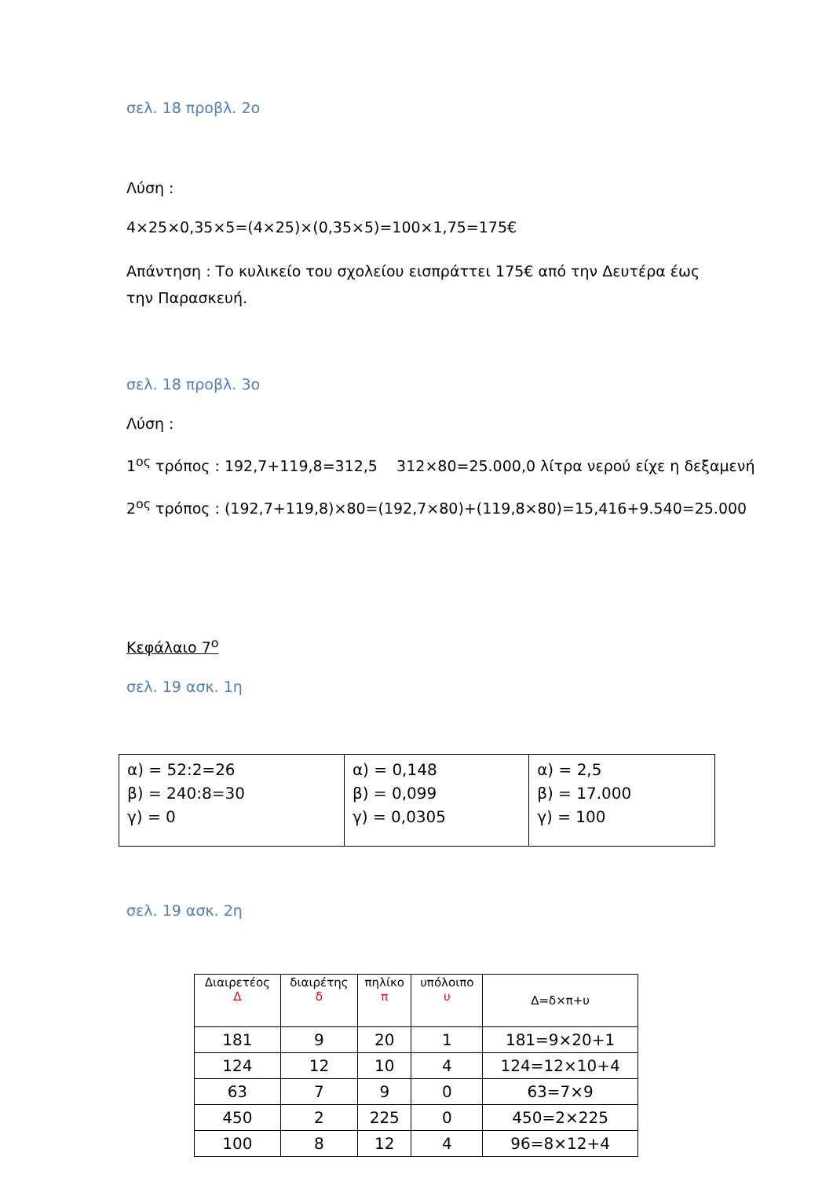σελ. 18 προβλ. 2ο
Λύση :
4×25×0,35×5=(4×25)×(0,35×5)=100×1,75=175€
Απάντηση : Το κυλικείο του σχολείου εισπράττει 175€ από την Δευτέρα έως την Παρασκευή.
σελ. 18 προβλ. 3ο
Λύση :
1<sup>ος</sup> τρόπος : 192,7+119,8=312,5 312×80=25.000,0 λίτρα νερού είχε η δεξαμενή
2<sup>ος</sup> τρόπος : (192,7+119,8)×80=(192,7×80)+(119,8×80)=15,416+9.540=25.000
Κεφάλαιο 7<sup>ο</sup>
σελ. 19 ασκ. 1η
| α) = 52:2=26 β) = 240:8=30 γ) = 0 | α) = 0,148 β) = 0,099 γ) = 0,0305 | α) = 2,5 β) = 17.000 γ) = 100 |
σελ. 19 ασκ. 2η
| Διαιρετέος Δ | διαιρέτης δ | πηλίκο π | υπόλοιπο υ | Δ=δ×π+υ |
| 181 | 9 | 20 | 1 | 181=9×20+1 |
| 124 | 12 | 10 | 4 | 124=12×10+4 |
| 63 | 7 | 9 | 0 | 63=7×9 |
| 450 | 2 | 225 | 0 | 450=2×225 |
| 100 | 8 | 12 | 4 | 96=8×12+4 |